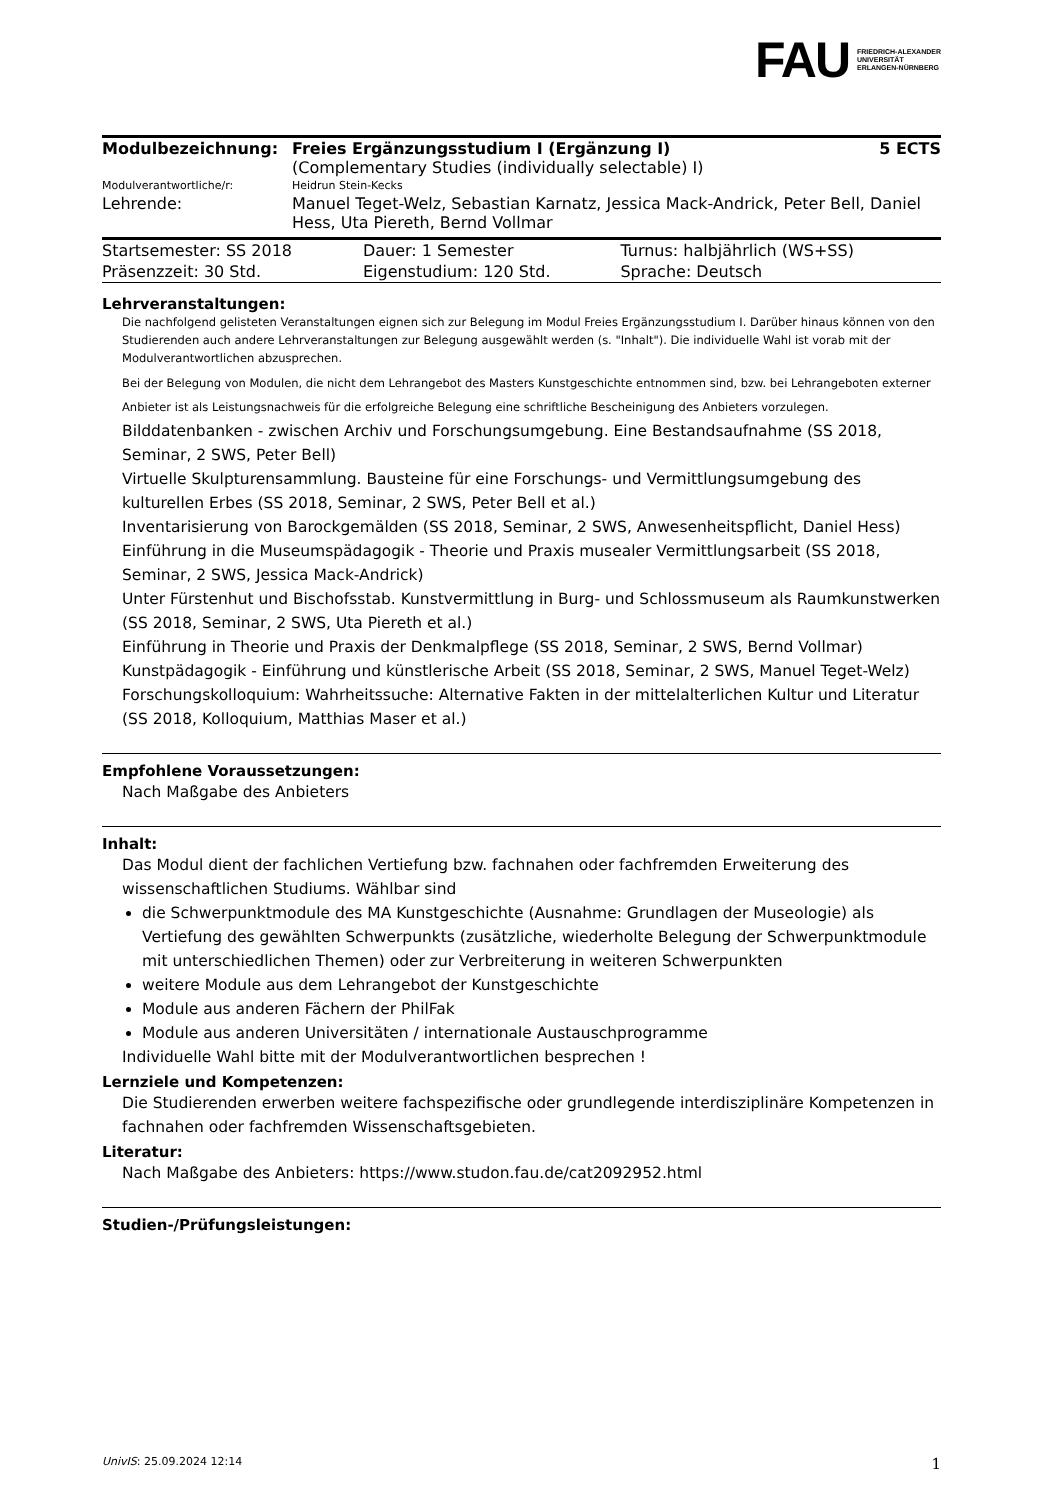FAU FRIEDRICH-ALEXANDER
UNIVERSITÄT
ERLANGEN-NÜRNBERG
| Modulbezeichnung: | Freies Ergänzungsstudium I (Ergänzung I) (Complementary Studies (individually selectable) I) | 5 ECTS |
| Modulverantwortliche/r: | Heidrun Stein-Kecks | |
| Lehrende: | Manuel Teget-Welz, Sebastian Karnatz, Jessica Mack-Andrick, Peter Bell, Daniel Hess, Uta Piereth, Bernd Vollmar | |
| Startsemester: SS 2018 | Dauer: 1 Semester | Turnus: halbjährlich (WS+SS) |
| Präsenzzeit: 30 Std. | Eigenstudium: 120 Std. | Sprache: Deutsch |
Lehrveranstaltungen:
Die nachfolgend gelisteten Veranstaltungen eignen sich zur Belegung im Modul Freies Ergänzungsstudium I. Darüber hinaus können von den Studierenden auch andere Lehrveranstaltungen zur Belegung ausgewählt werden (s. "Inhalt"). Die individuelle Wahl ist vorab mit der Modulverantwortlichen abzusprechen.
Bei der Belegung von Modulen, die nicht dem Lehrangebot des Masters Kunstgeschichte entnommen sind, bzw. bei Lehrangeboten externer Anbieter ist als Leistungsnachweis für die erfolgreiche Belegung eine schriftliche Bescheinigung des Anbieters vorzulegen.
Bilddatenbanken - zwischen Archiv und Forschungsumgebung. Eine Bestandsaufnahme (SS 2018, Seminar, 2 SWS, Peter Bell)
Virtuelle Skulpturensammlung. Bausteine für eine Forschungs- und Vermittlungsumgebung des kulturellen Erbes (SS 2018, Seminar, 2 SWS, Peter Bell et al.)
Inventarisierung von Barockgemälden (SS 2018, Seminar, 2 SWS, Anwesenheitspflicht, Daniel Hess)
Einführung in die Museumspädagogik - Theorie und Praxis musealer Vermittlungsarbeit (SS 2018, Seminar, 2 SWS, Jessica Mack-Andrick)
Unter Fürstenhut und Bischofsstab. Kunstvermittlung in Burg- und Schlossmuseum als Raumkunstwerken (SS 2018, Seminar, 2 SWS, Uta Piereth et al.)
Einführung in Theorie und Praxis der Denkmalpflege (SS 2018, Seminar, 2 SWS, Bernd Vollmar)
Kunstpädagogik - Einführung und künstlerische Arbeit (SS 2018, Seminar, 2 SWS, Manuel Teget-Welz)
Forschungskolloquium: Wahrheitssuche: Alternative Fakten in der mittelalterlichen Kultur und Literatur (SS 2018, Kolloquium, Matthias Maser et al.)
Empfohlene Voraussetzungen:
Nach Maßgabe des Anbieters
Inhalt:
Das Modul dient der fachlichen Vertiefung bzw. fachnahen oder fachfremden Erweiterung des wissenschaftlichen Studiums. Wählbar sind
die Schwerpunktmodule des MA Kunstgeschichte (Ausnahme: Grundlagen der Museologie) als Vertiefung des gewählten Schwerpunkts (zusätzliche, wiederholte Belegung der Schwerpunktmodule mit unterschiedlichen Themen) oder zur Verbreiterung in weiteren Schwerpunkten
weitere Module aus dem Lehrangebot der Kunstgeschichte
Module aus anderen Fächern der PhilFak
Module aus anderen Universitäten / internationale Austauschprogramme
Individuelle Wahl bitte mit der Modulverantwortlichen besprechen !
Lernziele und Kompetenzen:
Die Studierenden erwerben weitere fachspezifische oder grundlegende interdisziplinäre Kompetenzen in fachnahen oder fachfremden Wissenschaftsgebieten.
Literatur:
Nach Maßgabe des Anbieters: https://www.studon.fau.de/cat2092952.html
Studien-/Prüfungsleistungen:
UnivIS: 25.09.2024 12:14 1